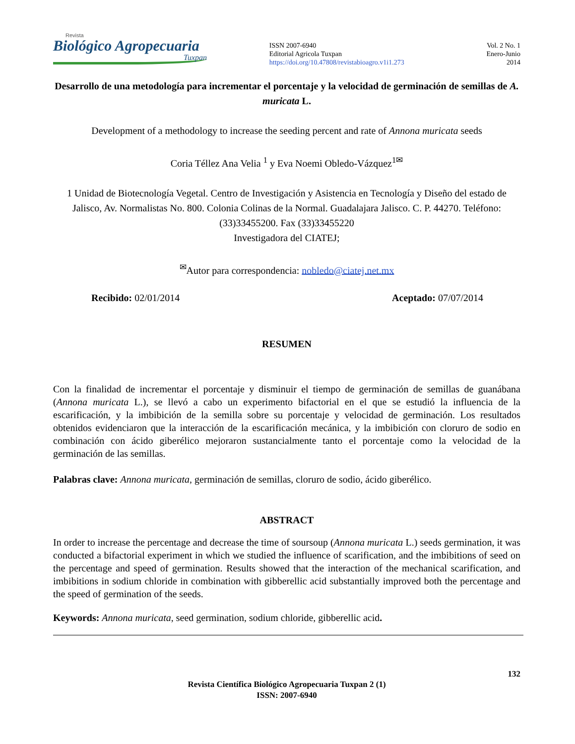Revista
Biológico Agropecuaria
Tuxpan
ISSN 2007-6940
Editorial Agricola Tuxpan
https://doi.org/10.47808/revistabioagro.v1i1.273
Vol. 2 No. 1
Enero-Junio
2014
Desarrollo de una metodología para incrementar el porcentaje y la velocidad de germinación de semillas de A. muricata L.
Development of a methodology to increase the seeding percent and rate of Annona muricata seeds
Coria Téllez Ana Velia <sup>1</sup> y Eva Noemi Obledo-Vázquez<sup>1✉</sup>
1 Unidad de Biotecnología Vegetal. Centro de Investigación y Asistencia en Tecnología y Diseño del estado de Jalisco, Av. Normalistas No. 800. Colonia Colinas de la Normal. Guadalajara Jalisco. C. P. 44270. Teléfono: (33)33455200. Fax (33)33455220
Investigadora del CIATEJ;
<sup>✉</sup>Autor para correspondencia: nobledo@ciatej.net.mx
Recibido: 02/01/2014 Aceptado: 07/07/2014
RESUMEN
Con la finalidad de incrementar el porcentaje y disminuir el tiempo de germinación de semillas de guanábana (Annona muricata L.), se llevó a cabo un experimento bifactorial en el que se estudió la influencia de la escarificación, y la imbibición de la semilla sobre su porcentaje y velocidad de germinación. Los resultados obtenidos evidenciaron que la interacción de la escarificación mecánica, y la imbibición con cloruro de sodio en combinación con ácido giberélico mejoraron sustancialmente tanto el porcentaje como la velocidad de la germinación de las semillas.
Palabras clave: Annona muricata, germinación de semillas, cloruro de sodio, ácido giberélico.
ABSTRACT
In order to increase the percentage and decrease the time of soursoup (Annona muricata L.) seeds germination, it was conducted a bifactorial experiment in which we studied the influence of scarification, and the imbibitions of seed on the percentage and speed of germination. Results showed that the interaction of the mechanical scarification, and imbibitions in sodium chloride in combination with gibberellic acid substantially improved both the percentage and the speed of germination of the seeds.
Keywords: Annona muricata, seed germination, sodium chloride, gibberellic acid.
132
Revista Científica Biológico Agropecuaria Tuxpan 2 (1)
ISSN: 2007-6940